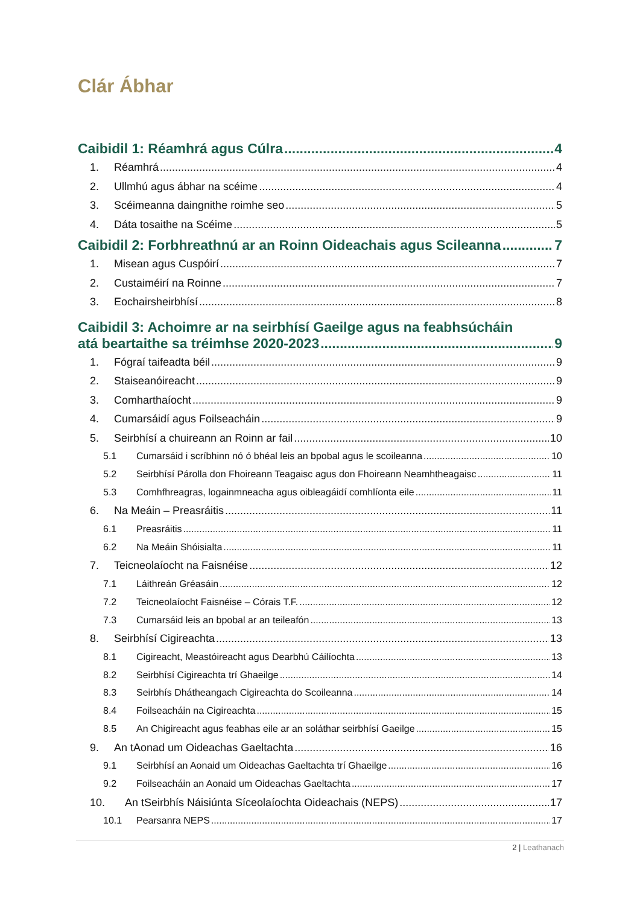Clár Ábhar
Caibidil 1: Réamhrá agus Cúlra 4
1. Réamhrá 4
2. Ullmhú agus ábhar na scéime 4
3. Scéimeanna daingnithe roimhe seo 5
4. Dáta tosaithe na Scéime 5
Caibidil 2: Forbhreathnú ar an Roinn Oideachais agus Scileanna 7
1. Misean agus Cuspóirí 7
2. Custaiméirí na Roinne 7
3. Eochairsheirbhísí 8
Caibidil 3: Achoimre ar na seirbhísí Gaeilge agus na feabhsúcháin
atá beartaithe sa tréimhse 2020-2023 9
1. Fógraí taifeadta béil 9
2. Staiseanóireacht 9
3. Comharthaíocht 9
4. Cumarsáidí agus Foilseacháin 9
5. Seirbhísí a chuireann an Roinn ar fail 10
5.1 Cumarsáid i scríbhinn nó ó bhéal leis an bpobal agus le scoileanna 10
5.2 Seirbhísí Párolla don Fhoireann Teagaisc agus don Fhoireann Neamhtheagaisc 11
5.3 Comhfhreagras, logainmneacha agus oibleagáidí comhlíonta eile 11
6. Na Meáin – Preasráitis 11
6.1 Preasráitis 11
6.2 Na Meáin Shóisialta 11
7. Teicneolaíocht na Faisnéise 12
7.1 Láithreán Gréasáin 12
7.2 Teicneolaíocht Faisnéise – Córais T.F. 12
7.3 Cumarsáid leis an bpobal ar an teileafón 13
8. Seirbhísí Cigireachta 13
8.1 Cigireacht, Meastóireacht agus Dearbhú Cáilíochta 13
8.2 Seirbhísí Cigireachta trí Ghaeilge 14
8.3 Seirbhís Dhátheangach Cigireachta do Scoileanna 14
8.4 Foilseacháin na Cigireachta 15
8.5 An Chigireacht agus feabhas eile ar an soláthar seirbhísí Gaeilge 15
9. An tAonad um Oideachas Gaeltachta 16
9.1 Seirbhísí an Aonaid um Oideachas Gaeltachta trí Ghaeilge 16
9.2 Foilseacháin an Aonaid um Oideachas Gaeltachta 17
10. An tSeirbhís Náisiúnta Síceolaíochta Oideachais (NEPS) 17
10.1 Pearsanra NEPS 17
2 | Leathanach